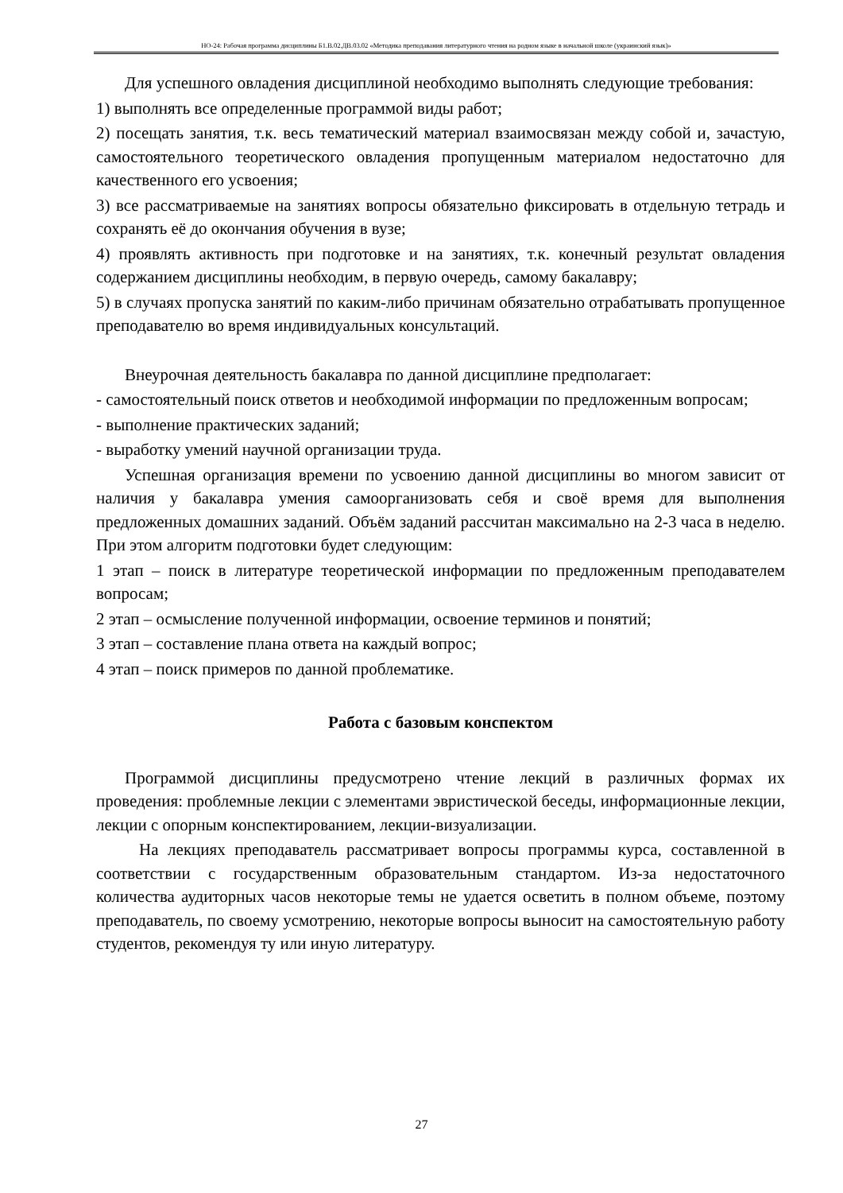НО-24: Рабочая программа дисциплины Б1.В.02.ДВ.03.02 «Методика преподавания литературного чтения на родном языке в начальной школе (украинский язык)»
Для успешного овладения дисциплиной необходимо выполнять следующие требования:
1) выполнять все определенные программой виды работ;
2) посещать занятия, т.к. весь тематический материал взаимосвязан между собой и, зачастую, самостоятельного теоретического овладения пропущенным материалом недостаточно для качественного его усвоения;
3) все рассматриваемые на занятиях вопросы обязательно фиксировать в отдельную тетрадь и сохранять её до окончания обучения в вузе;
4) проявлять активность при подготовке и на занятиях, т.к. конечный результат овладения содержанием дисциплины необходим, в первую очередь, самому бакалавру;
5) в случаях пропуска занятий по каким-либо причинам обязательно отрабатывать пропущенное преподавателю во время индивидуальных консультаций.
Внеурочная деятельность бакалавра по данной дисциплине предполагает:
- самостоятельный поиск ответов и необходимой информации по предложенным вопросам;
- выполнение практических заданий;
- выработку умений научной организации труда.
Успешная организация времени по усвоению данной дисциплины во многом зависит от наличия у бакалавра умения самоорганизовать себя и своё время для выполнения предложенных домашних заданий. Объём заданий рассчитан максимально на 2-3 часа в неделю. При этом алгоритм подготовки будет следующим:
1 этап – поиск в литературе теоретической информации по предложенным преподавателем вопросам;
2 этап – осмысление полученной информации, освоение терминов и понятий;
3 этап – составление плана ответа на каждый вопрос;
4 этап – поиск примеров по данной проблематике.
Работа с базовым конспектом
Программой дисциплины предусмотрено чтение лекций в различных формах их проведения: проблемные лекции с элементами эвристической беседы, информационные лекции, лекции с опорным конспектированием, лекции-визуализации.
На лекциях преподаватель рассматривает вопросы программы курса, составленной в соответствии с государственным образовательным стандартом. Из-за недостаточного количества аудиторных часов некоторые темы не удается осветить в полном объеме, поэтому преподаватель, по своему усмотрению, некоторые вопросы выносит на самостоятельную работу студентов, рекомендуя ту или иную литературу.
27